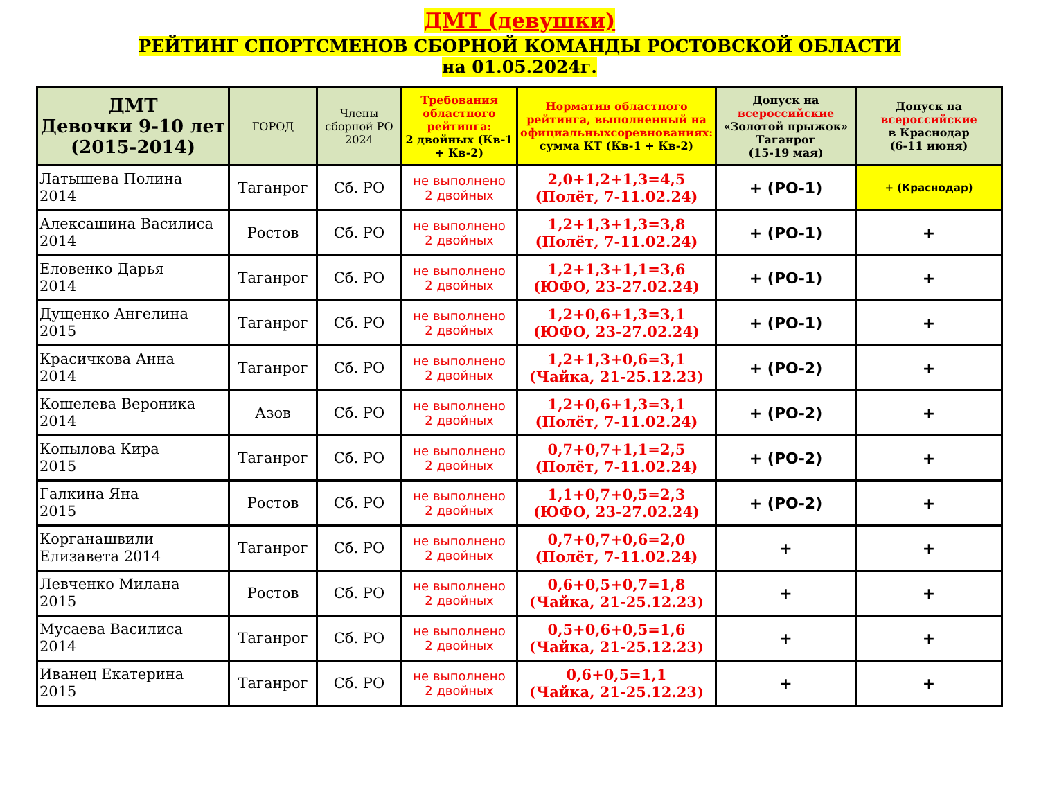ДМТ (девушки)
РЕЙТИНГ СПОРТСМЕНОВ СБОРНОЙ КОМАНДЫ РОСТОВСКОЙ ОБЛАСТИ
на 01.05.2024г.
| ДМТ Девочки 9-10 лет (2015-2014) | ГОРОД | Члены сборной РО 2024 | Требования областного рейтинга: 2 двойных (Кв-1 + Кв-2) | Норматив областного рейтинга, выполненный на официальныхсоревнованиях: сумма КТ (Кв-1 + Кв-2) | Допуск на всероссийские «Золотой прыжок» Таганрог (15-19 мая) | Допуск на всероссийские в Краснодар (6-11 июня) |
| --- | --- | --- | --- | --- | --- | --- |
| Латышева Полина 2014 | Таганрог | Сб. РО | не выполнено 2 двойных | 2,0+1,2+1,3=4,5 (Полёт, 7-11.02.24) | + (РО-1) | + (Краснодар) |
| Алексашина Василиса 2014 | Ростов | Сб. РО | не выполнено 2 двойных | 1,2+1,3+1,3=3,8 (Полёт, 7-11.02.24) | + (РО-1) | + |
| Еловенко Дарья 2014 | Таганрог | Сб. РО | не выполнено 2 двойных | 1,2+1,3+1,1=3,6 (ЮФО, 23-27.02.24) | + (РО-1) | + |
| Дущенко Ангелина 2015 | Таганрог | Сб. РО | не выполнено 2 двойных | 1,2+0,6+1,3=3,1 (ЮФО, 23-27.02.24) | + (РО-1) | + |
| Красичкова Анна 2014 | Таганрог | Сб. РО | не выполнено 2 двойных | 1,2+1,3+0,6=3,1 (Чайка, 21-25.12.23) | + (РО-2) | + |
| Кошелева Вероника 2014 | Азов | Сб. РО | не выполнено 2 двойных | 1,2+0,6+1,3=3,1 (Полёт, 7-11.02.24) | + (РО-2) | + |
| Копылова Кира 2015 | Таганрог | Сб. РО | не выполнено 2 двойных | 0,7+0,7+1,1=2,5 (Полёт, 7-11.02.24) | + (РО-2) | + |
| Галкина Яна 2015 | Ростов | Сб. РО | не выполнено 2 двойных | 1,1+0,7+0,5=2,3 (ЮФО, 23-27.02.24) | + (РО-2) | + |
| Корганашвили Елизавета 2014 | Таганрог | Сб. РО | не выполнено 2 двойных | 0,7+0,7+0,6=2,0 (Полёт, 7-11.02.24) | + | + |
| Левченко Милана 2015 | Ростов | Сб. РО | не выполнено 2 двойных | 0,6+0,5+0,7=1,8 (Чайка, 21-25.12.23) | + | + |
| Мусаева Василиса 2014 | Таганрог | Сб. РО | не выполнено 2 двойных | 0,5+0,6+0,5=1,6 (Чайка, 21-25.12.23) | + | + |
| Иванец Екатерина 2015 | Таганрог | Сб. РО | не выполнено 2 двойных | 0,6+0,5=1,1 (Чайка, 21-25.12.23) | + | + |